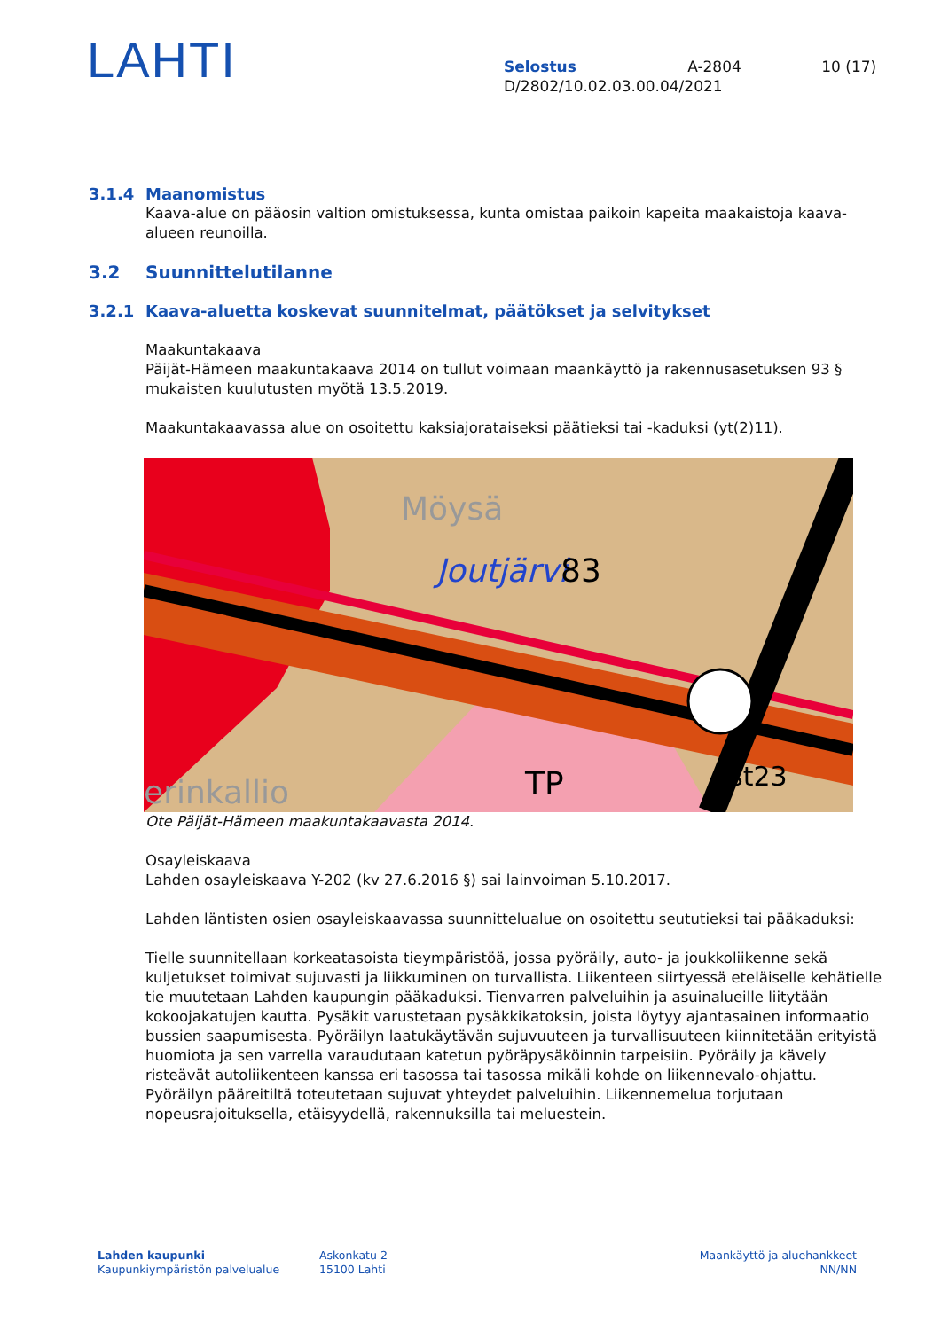LAHTI
Selostus A-2804 10 (17)
D/2802/10.02.03.00.04/2021
3.1.4 Maanomistus
Kaava-alue on pääosin valtion omistuksessa, kunta omistaa paikoin kapeita maakaistoja kaava-alueen reunoilla.
3.2 Suunnittelutilanne
3.2.1 Kaava-aluetta koskevat suunnitelmat, päätökset ja selvitykset
Maakuntakaava
Päijät-Hämeen maakuntakaava 2014 on tullut voimaan maankäyttö ja rakennusasetuksen 93 § mukaisten kuulutusten myötä 13.5.2019.
Maakuntakaavassa alue on osoitettu kaksiajorataiseksi päätieksi tai -kaduksi (yt(2)11).
Möysä
Joutjärvi
83
erinkallio
TP
st23
Ote Päijät-Hämeen maakuntakaavasta 2014.
Osayleiskaava
Lahden osayleiskaava Y-202 (kv 27.6.2016 §) sai lainvoiman 5.10.2017.
Lahden läntisten osien osayleiskaavassa suunnittelualue on osoitettu seututieksi tai pääkaduksi:
Tielle suunnitellaan korkeatasoista tieympäristöä, jossa pyöräily, auto- ja joukkoliikenne sekä kuljetukset toimivat sujuvasti ja liikkuminen on turvallista. Liikenteen siirtyessä eteläiselle kehätielle tie muutetaan Lahden kaupungin pääkaduksi. Tienvarren palveluihin ja asuinalueille liitytään kokoojakatujen kautta. Pysäkit varustetaan pysäkkikatoksin, joista löytyy ajantasainen informaatio bussien saapumisesta. Pyöräilyn laatukäytävän sujuvuuteen ja turvallisuuteen kiinnitetään erityistä huomiota ja sen varrella varaudutaan katetun pyöräpysäköinnin tarpeisiin. Pyöräily ja kävely risteävät autoliikenteen kanssa eri tasossa tai tasossa mikäli kohde on liikennevalo-ohjattu. Pyöräilyn pääreitiltä toteutetaan sujuvat yhteydet palveluihin. Liikennemelua torjutaan nopeusrajoituksella, etäisyydellä, rakennuksilla tai meluestein.
Lahden kaupunki
Kaupunkiympäristön palvelualue
Askonkatu 2
15100 Lahti
Maankäyttö ja aluehankkeet
NN/NN